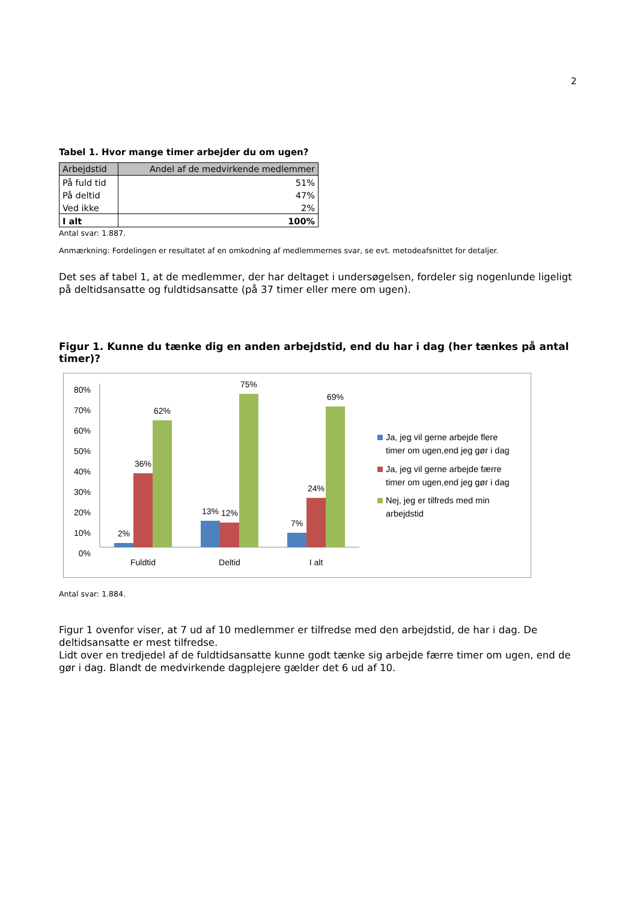2
Tabel 1. Hvor mange timer arbejder du om ugen?
| Arbejdstid | Andel af de medvirkende medlemmer |
| --- | --- |
| På fuld tid | 51% |
| På deltid | 47% |
| Ved ikke | 2% |
| I alt | 100% |
Antal svar: 1.887.
Anmærkning: Fordelingen er resultatet af en omkodning af medlemmernes svar, se evt. metodeafsnittet for detaljer.
Det ses af tabel 1, at de medlemmer, der har deltaget i undersøgelsen, fordeler sig nogenlunde ligeligt på deltidsansatte og fuldtidsansatte (på 37 timer eller mere om ugen).
Figur 1. Kunne du tænke dig en anden arbejdstid, end du har i dag (her tænkes på antal timer)?
80%
70%
60%
50%
40%
30%
20%
10%
0%
2%
36%
62%
13%
12%
75%
7%
24%
69%
Fuldtid
Deltid
I alt
Ja, jeg vil gerne arbejde flere
timer om ugen,end jeg gør i dag
Ja, jeg vil gerne arbejde færre
timer om ugen,end jeg gør i dag
Nej, jeg er tilfreds med min
arbejdstid
Antal svar: 1.884.
Figur 1 ovenfor viser, at 7 ud af 10 medlemmer er tilfredse med den arbejdstid, de har i dag. De deltidsansatte er mest tilfredse.
Lidt over en tredjedel af de fuldtidsansatte kunne godt tænke sig arbejde færre timer om ugen, end de gør i dag. Blandt de medvirkende dagplejere gælder det 6 ud af 10.